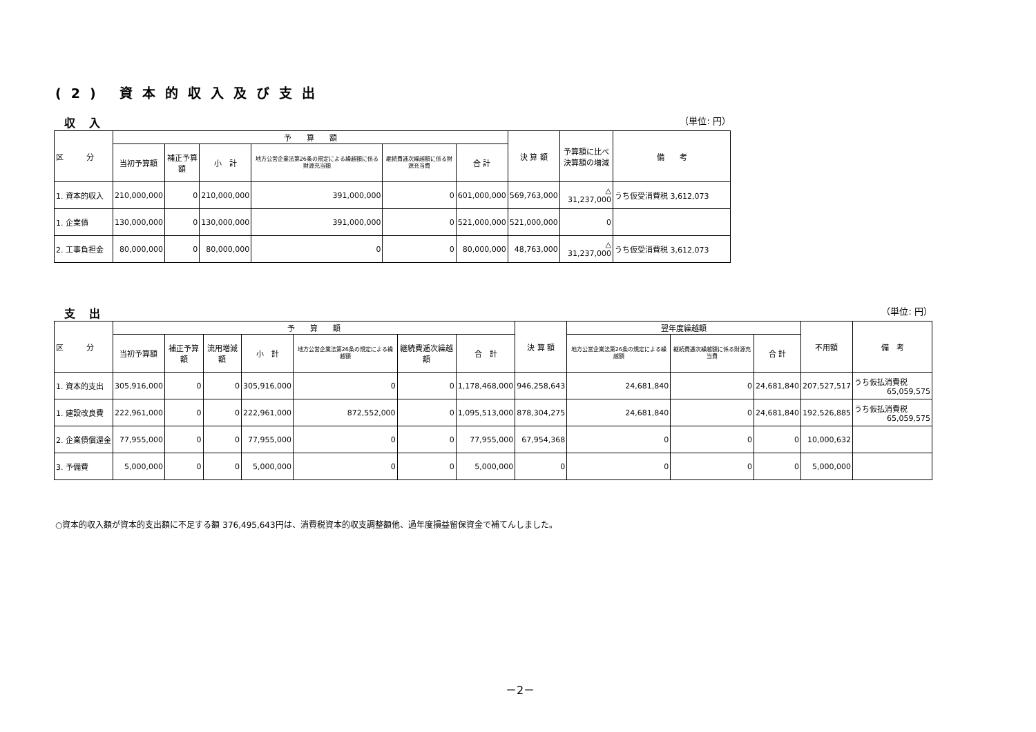(2) 資本的収入及び支出
収入 （単位: 円）
| 区 分 | 予 算 額 | | | | | | 決 算 額 | 予算額に比べ 決算額の増減 | 備 考 |
| --- | --- | --- | --- | --- | --- | --- | --- | --- | --- |
| | 当初予算額 | 補正予算額 | 小 計 | 地方公営企業法第26条の規定による繰越額に係る財源充当額 | 継続費逓次繰越額に係る財源充当費 | 合 計 | | | |
| 1. 資本的収入 | 210,000,000 | 0 | 210,000,000 | 391,000,000 | 0 | 601,000,000 | 569,763,000 | △ 31,237,000 | うち仮受消費税 3,612,073 |
| 1. 企業債 | 130,000,000 | 0 | 130,000,000 | 391,000,000 | 0 | 521,000,000 | 521,000,000 | 0 | |
| 2. 工事負担金 | 80,000,000 | 0 | 80,000,000 | 0 | 0 | 80,000,000 | 48,763,000 | △ 31,237,000 | うち仮受消費税 3,612,073 |
支出 （単位: 円）
| 区 分 | 予 算 額 | | | | | | | 決 算 額 | 翌年度繰越額 | | | 不用額 | 備 考 |
| --- | --- | --- | --- | --- | --- | --- | --- | --- | --- | --- | --- | --- | --- |
| | 当初予算額 | 補正予算額 | 流用増減額 | 小 計 | 地方公営企業法第26条の規定による繰越額 | 継続費逓次繰越額 | 合 計 | | 地方公営企業法第26条の規定による繰越額 | 継続費逓次繰越額に係る財源充当費 | 合 計 | | |
| 1. 資本的支出 | 305,916,000 | 0 | 0 | 305,916,000 | 0 | 0 | 1,178,468,000 | 946,258,643 | 24,681,840 | 0 | 24,681,840 | 207,527,517 | うち仮払消費税 65,059,575 |
| 1. 建設改良費 | 222,961,000 | 0 | 0 | 222,961,000 | 872,552,000 | 0 | 1,095,513,000 | 878,304,275 | 24,681,840 | 0 | 24,681,840 | 192,526,885 | うち仮払消費税 65,059,575 |
| 2. 企業債償還金 | 77,955,000 | 0 | 0 | 77,955,000 | 0 | 0 | 77,955,000 | 67,954,368 | 0 | 0 | 0 | 10,000,632 | |
| 3. 予備費 | 5,000,000 | 0 | 0 | 5,000,000 | 0 | 0 | 5,000,000 | 0 | 0 | 0 | 0 | 5,000,000 | |
○資本的収入額が資本的支出額に不足する額 376,495,643円は、消費税資本的収支調整額他、過年度損益留保資金で補てんしました。
－2－